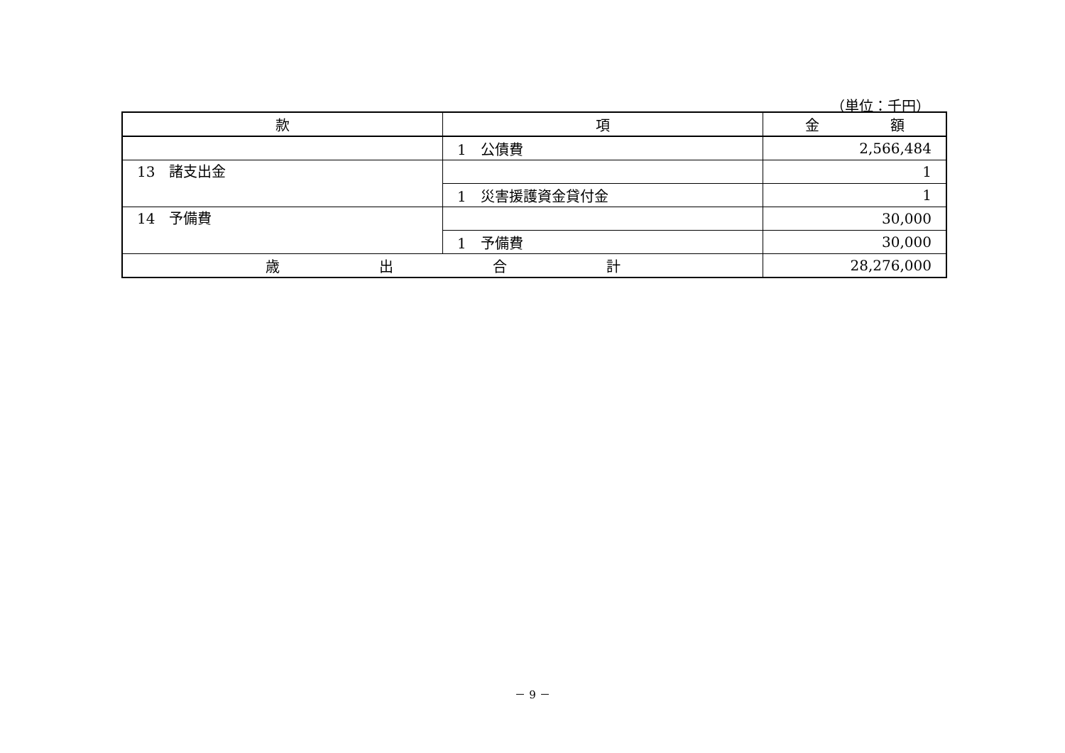（単位：千円）
| 款 | 項 | 金 額 |
| --- | --- | --- |
| | 1 公債費 | 2,566,484 |
| 13 諸支出金 | | 1 |
| | 1 災害援護資金貸付金 | 1 |
| 14 予備費 | | 30,000 |
| | 1 予備費 | 30,000 |
| 歳 出 合 計 | | 28,276,000 |
－ 9 －